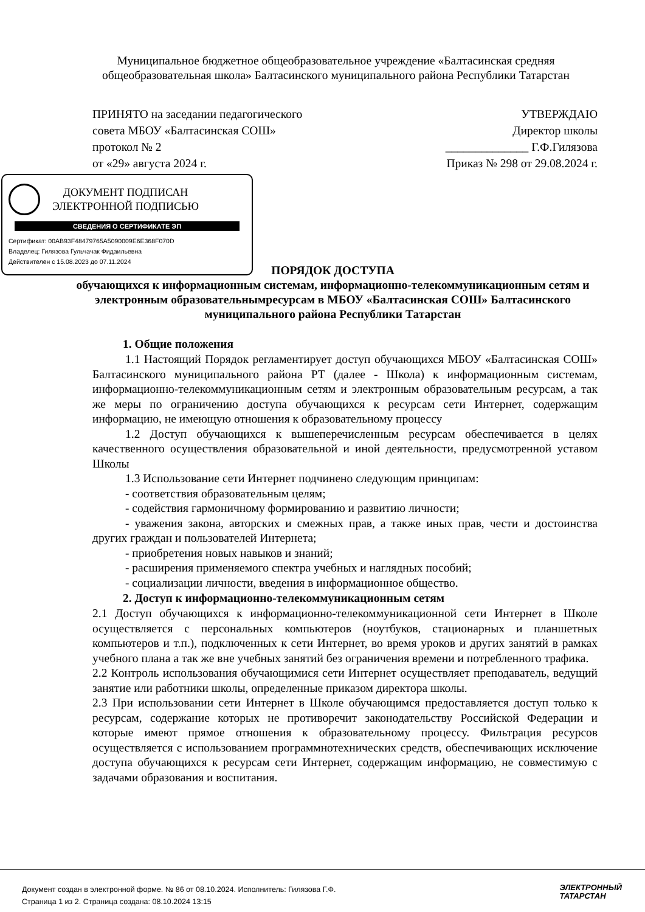Муниципальное бюджетное общеобразовательное учреждение «Балтасинская средняя общеобразовательная школа» Балтасинского муниципального района Республики Татарстан
ПРИНЯТО на заседании педагогического
совета МБОУ «Балтасинская СОШ»
протокол № 2
от «29» августа 2024 г.
УТВЕРЖДАЮ
Директор школы
______________ Г.Ф.Гилязова
Приказ № 298 от 29.08.2024 г.
ДОКУМЕНТ ПОДПИСАН
ЭЛЕКТРОННОЙ ПОДПИСЬЮ
СВЕДЕНИЯ О СЕРТИФИКАТЕ ЭП
Сертификат: 00AB93F48479765A5090009E6E368F070D
Владелец: Гилязова Гульчачак Фидаильевна
Действителен с 15.08.2023 до 07.11.2024
ПОРЯДОК ДОСТУПА
обучающихся к информационным системам, информационно-телекоммуникационным сетям и электронным образовательнымресурсам в МБОУ «Балтасинская СОШ» Балтасинского муниципального района Республики Татарстан
1. Общие положения
1.1 Настоящий Порядок регламентирует доступ обучающихся МБОУ «Балтасинская СОШ» Балтасинского муниципального района РТ (далее - Школа) к информационным системам, информационно-телекоммуникационным сетям и электронным образовательным ресурсам, а так же меры по ограничению доступа обучающихся к ресурсам сети Интернет, содержащим информацию, не имеющую отношения к образовательному процессу
1.2 Доступ обучающихся к вышеперечисленным ресурсам обеспечивается в целях качественного осуществления образовательной и иной деятельности, предусмотренной уставом Школы
1.3 Использование сети Интернет подчинено следующим принципам:
- соответствия образовательным целям;
- содействия гармоничному формированию и развитию личности;
- уважения закона, авторских и смежных прав, а также иных прав, чести и достоинства других граждан и пользователей Интернета;
- приобретения новых навыков и знаний;
- расширения применяемого спектра учебных и наглядных пособий;
- социализации личности, введения в информационное общество.
2. Доступ к информационно-телекоммуникационным сетям
2.1 Доступ обучающихся к информационно-телекоммуникационной сети Интернет в Школе осуществляется с персональных компьютеров (ноутбуков, стационарных и планшетных компьютеров и т.п.), подключенных к сети Интернет, во время уроков и других занятий в рамках учебного плана а так же вне учебных занятий без ограничения времени и потребленного трафика.
2.2 Контроль использования обучающимися сети Интернет осуществляет преподаватель, ведущий занятие или работники школы, определенные приказом директора школы.
2.3 При использовании сети Интернет в Школе обучающимся предоставляется доступ только к ресурсам, содержание которых не противоречит законодательству Российской Федерации и которые имеют прямое отношения к образовательному процессу. Фильтрация ресурсов осуществляется с использованием программнотехнических средств, обеспечивающих исключение доступа обучающихся к ресурсам сети Интернет, содержащим информацию, не совместимую с задачами образования и воспитания.
Документ создан в электронной форме. № 86 от 08.10.2024. Исполнитель: Гилязова Г.Ф.
Страница 1 из 2. Страница создана: 08.10.2024 13:15
ЭЛЕКТРОННЫЙ
ТАТАРСТАН